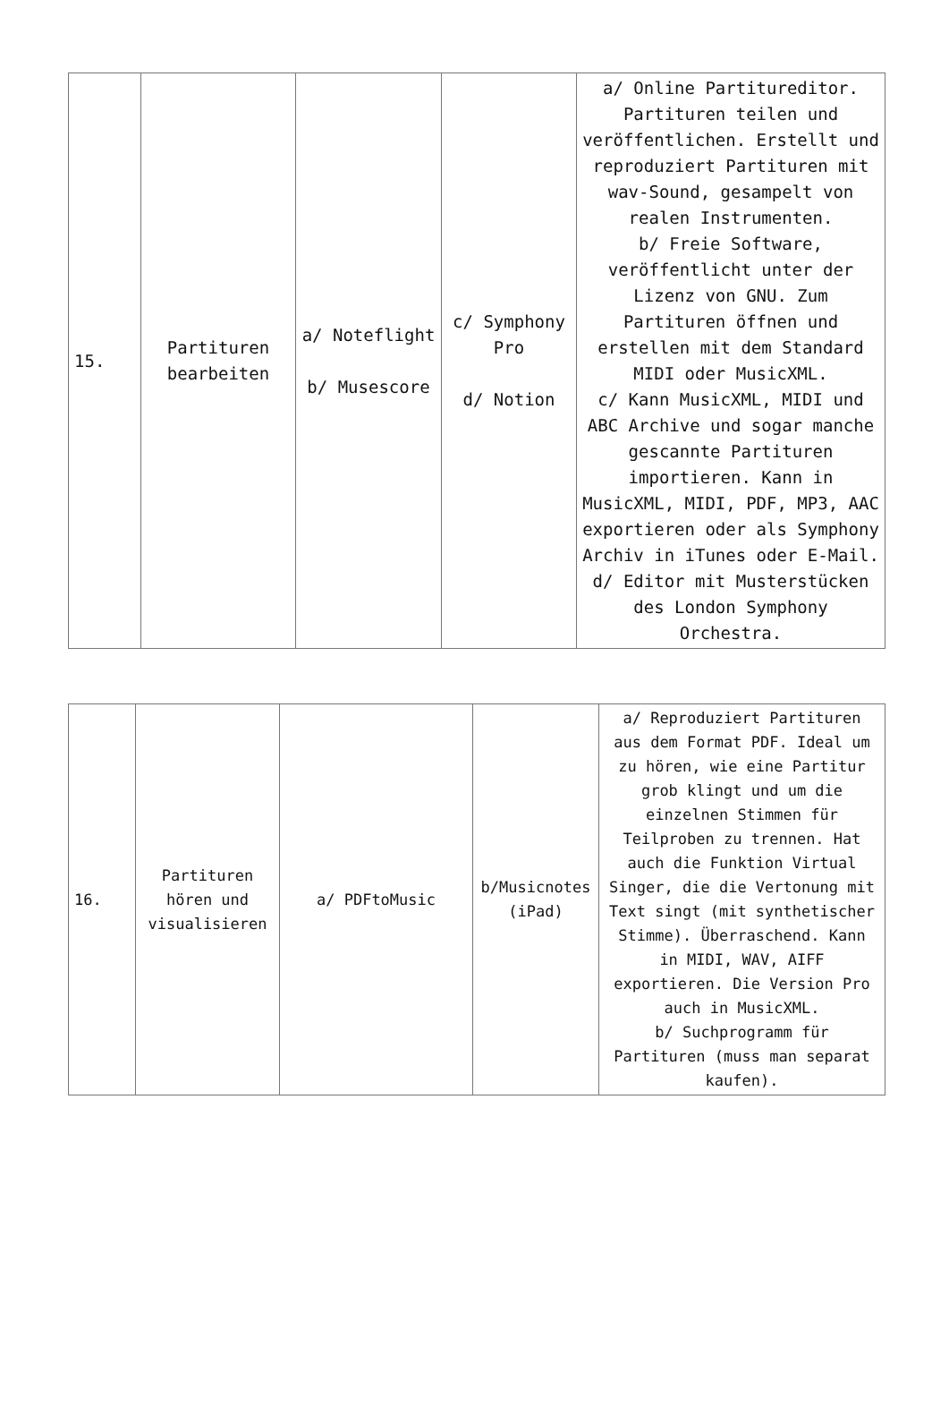| 15. | Partituren bearbeiten | a/ Noteflight b/ Musescore | c/ Symphony Pro d/ Notion | a/ Online Partitureditor. Partituren teilen und veröffentlichen. Erstellt und reproduziert Partituren mit wav-Sound, gesampelt von realen Instrumenten. b/ Freie Software, veröffentlicht unter der Lizenz von GNU. Zum Partituren öffnen und erstellen mit dem Standard MIDI oder MusicXML. c/ Kann MusicXML, MIDI und ABC Archive und sogar manche gescannte Partituren importieren. Kann in MusicXML, MIDI, PDF, MP3, AAC exportieren oder als Symphony Archiv in iTunes oder E-Mail. d/ Editor mit Musterstücken des London Symphony Orchestra. |
| 16. | Partituren hören und visualisieren | a/ PDFtoMusic | b/Musicnotes (iPad) | a/ Reproduziert Partituren aus dem Format PDF. Ideal um zu hören, wie eine Partitur grob klingt und um die einzelnen Stimmen für Teilproben zu trennen. Hat auch die Funktion Virtual Singer, die die Vertonung mit Text singt (mit synthetischer Stimme). Überraschend. Kann in MIDI, WAV, AIFF exportieren. Die Version Pro auch in MusicXML. b/ Suchprogramm für Partituren (muss man separat kaufen). |